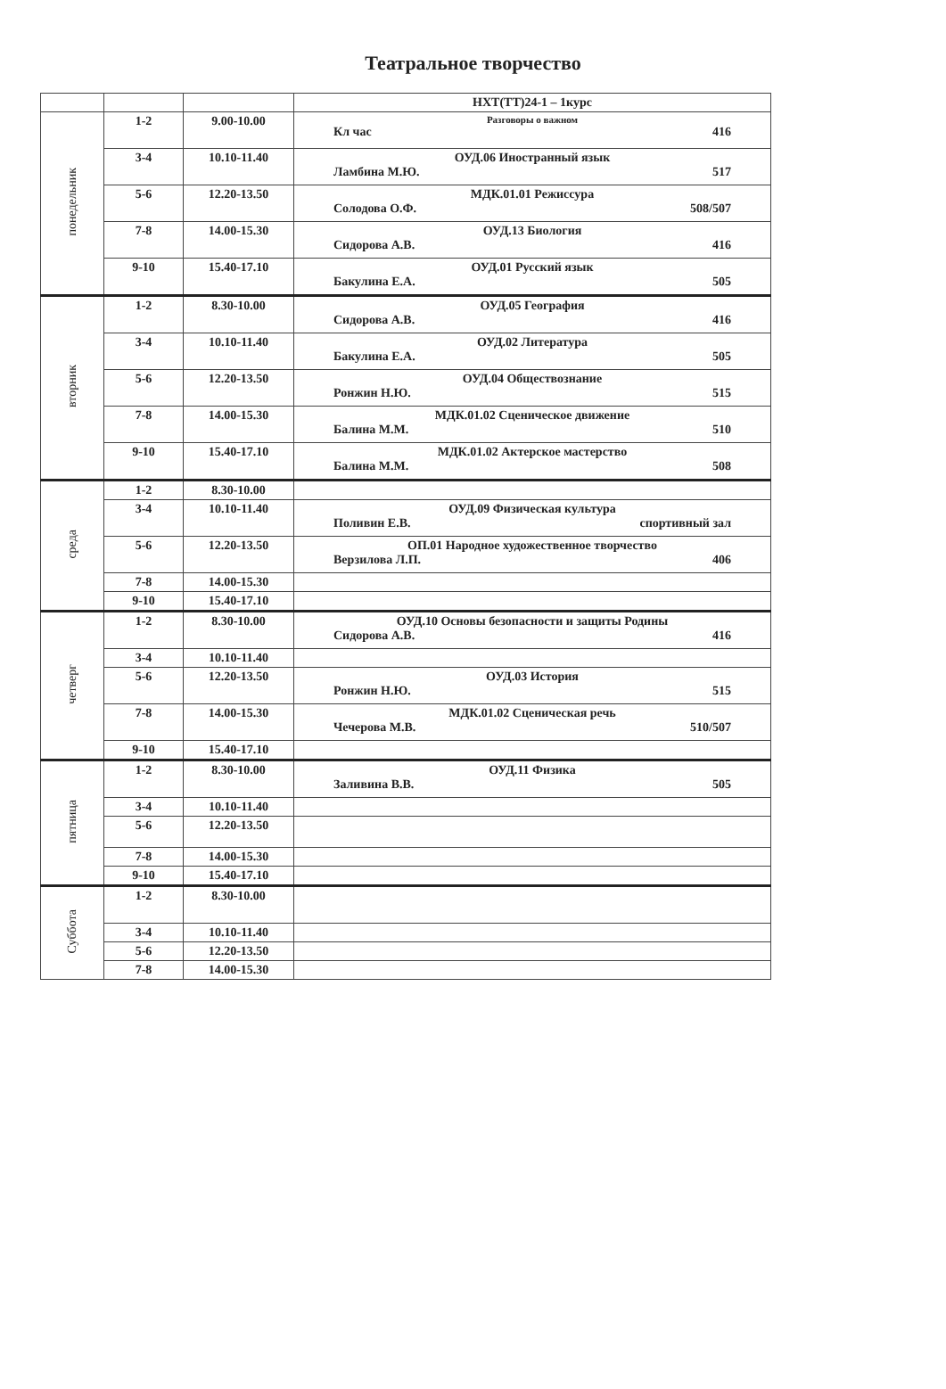Театральное творчество
| | | | НХТ(ТТ)24-1 – 1курс |
| понедельник | 1-2 | 9.00-10.00 | Разговоры о важном Кл час 416 |
| | 3-4 | 10.10-11.40 | ОУД.06 Иностранный язык Ламбина М.Ю. 517 |
| | 5-6 | 12.20-13.50 | МДК.01.01 Режиссура Солодова О.Ф. 508/507 |
| | 7-8 | 14.00-15.30 | ОУД.13 Биология Сидорова А.В. 416 |
| | 9-10 | 15.40-17.10 | ОУД.01 Русский язык Бакулина Е.А. 505 |
| вторник | 1-2 | 8.30-10.00 | ОУД.05 География Сидорова А.В. 416 |
| | 3-4 | 10.10-11.40 | ОУД.02 Литература Бакулина Е.А. 505 |
| | 5-6 | 12.20-13.50 | ОУД.04 Обществознание Ронжин Н.Ю. 515 |
| | 7-8 | 14.00-15.30 | МДК.01.02 Сценическое движение Балина М.М. 510 |
| | 9-10 | 15.40-17.10 | МДК.01.02 Актерское мастерство Балина М.М. 508 |
| среда | 1-2 | 8.30-10.00 | |
| | 3-4 | 10.10-11.40 | ОУД.09 Физическая культура Поливин Е.В. спортивный зал |
| | 5-6 | 12.20-13.50 | ОП.01 Народное художественное творчество Верзилова Л.П. 406 |
| | 7-8 | 14.00-15.30 | |
| | 9-10 | 15.40-17.10 | |
| четверг | 1-2 | 8.30-10.00 | ОУД.10 Основы безопасности и защиты Родины Сидорова А.В. 416 |
| | 3-4 | 10.10-11.40 | |
| | 5-6 | 12.20-13.50 | ОУД.03 История Ронжин Н.Ю. 515 |
| | 7-8 | 14.00-15.30 | МДК.01.02 Сценическая речь Чечерова М.В. 510/507 |
| | 9-10 | 15.40-17.10 | |
| пятница | 1-2 | 8.30-10.00 | ОУД.11 Физика Заливина В.В. 505 |
| | 3-4 | 10.10-11.40 | |
| | 5-6 | 12.20-13.50 | |
| | 7-8 | 14.00-15.30 | |
| | 9-10 | 15.40-17.10 | |
| Суббота | 1-2 | 8.30-10.00 | |
| | 3-4 | 10.10-11.40 | |
| | 5-6 | 12.20-13.50 | |
| | 7-8 | 14.00-15.30 | |